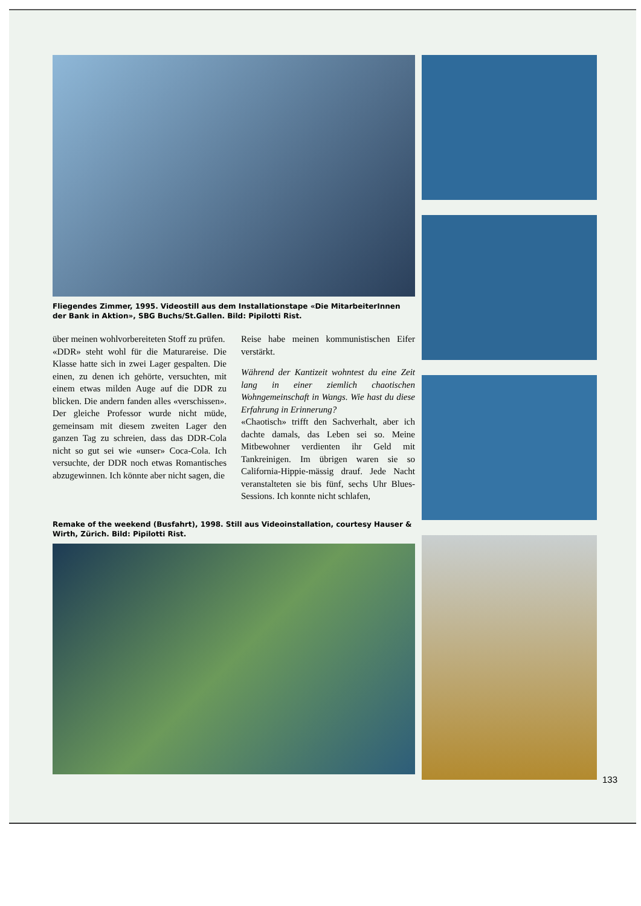Fliegendes Zimmer, 1995. Videostill aus dem Installationstape «Die MitarbeiterInnen der Bank in Aktion», SBG Buchs/St.Gallen. Bild: Pipilotti Rist.
über meinen wohlvorbereiteten Stoff zu prüfen.
«DDR» steht wohl für die Maturareise. Die Klasse hatte sich in zwei Lager gespalten. Die einen, zu denen ich gehörte, versuchten, mit einem etwas milden Auge auf die DDR zu blicken. Die andern fanden alles «verschissen». Der gleiche Professor wurde nicht müde, gemeinsam mit diesem zweiten Lager den ganzen Tag zu schreien, dass das DDR-Cola nicht so gut sei wie «unser» Coca-Cola. Ich versuchte, der DDR noch etwas Romantisches abzugewinnen. Ich könnte aber nicht sagen, die
Reise habe meinen kommunistischen Eifer verstärkt.
Während der Kantizeit wohntest du eine Zeit lang in einer ziemlich chaotischen Wohngemeinschaft in Wangs. Wie hast du diese Erfahrung in Erinnerung?
«Chaotisch» trifft den Sachverhalt, aber ich dachte damals, das Leben sei so. Meine Mitbewohner verdienten ihr Geld mit Tankreinigen. Im übrigen waren sie so California-Hippie-mässig drauf. Jede Nacht veranstalteten sie bis fünf, sechs Uhr Blues-Sessions. Ich konnte nicht schlafen,
Remake of the weekend (Busfahrt), 1998. Still aus Videoinstallation, courtesy Hauser & Wirth, Zürich. Bild: Pipilotti Rist.
133